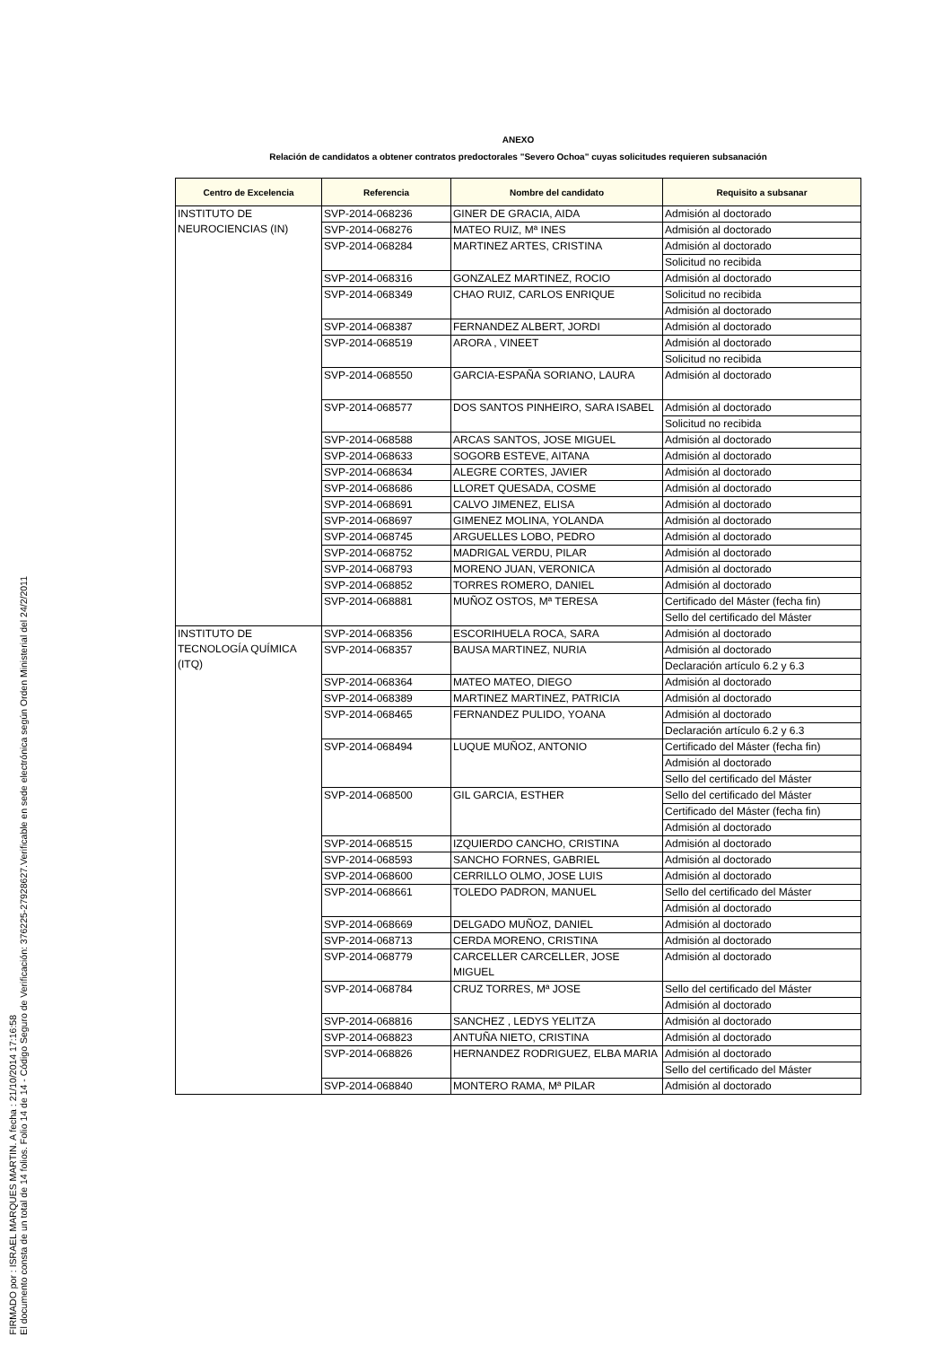FIRMADO por : ISRAEL MARQUES MARTIN. A fecha : 21/10/2014 17:16:58
El documento consta de un total de 14 folios. Folio 14 de 14 - Código Seguro de Verificación: 376225-27928627.Verificable en sede electrónica según Orden Ministerial del 24/2/2011
ANEXO
Relación de candidatos a obtener contratos predoctorales "Severo Ochoa" cuyas solicitudes requieren subsanación
| Centro de Excelencia | Referencia | Nombre del candidato | Requisito a subsanar |
| --- | --- | --- | --- |
| INSTITUTO DE NEUROCIENCIAS (IN) | SVP-2014-068236 | GINER DE GRACIA, AIDA | Admisión al doctorado |
| | SVP-2014-068276 | MATEO RUIZ, Mª INES | Admisión al doctorado |
| | SVP-2014-068284 | MARTINEZ ARTES, CRISTINA | Admisión al doctorado |
| | | | Solicitud no recibida |
| | SVP-2014-068316 | GONZALEZ MARTINEZ, ROCIO | Admisión al doctorado |
| | SVP-2014-068349 | CHAO RUIZ, CARLOS ENRIQUE | Solicitud no recibida |
| | | | Admisión al doctorado |
| | SVP-2014-068387 | FERNANDEZ ALBERT, JORDI | Admisión al doctorado |
| | SVP-2014-068519 | ARORA , VINEET | Admisión al doctorado |
| | | | Solicitud no recibida |
| | SVP-2014-068550 | GARCIA-ESPAÑA SORIANO, LAURA | Admisión al doctorado |
| | SVP-2014-068577 | DOS SANTOS PINHEIRO, SARA ISABEL | Admisión al doctorado |
| | | | Solicitud no recibida |
| | SVP-2014-068588 | ARCAS SANTOS, JOSE MIGUEL | Admisión al doctorado |
| | SVP-2014-068633 | SOGORB ESTEVE, AITANA | Admisión al doctorado |
| | SVP-2014-068634 | ALEGRE CORTES, JAVIER | Admisión al doctorado |
| | SVP-2014-068686 | LLORET QUESADA, COSME | Admisión al doctorado |
| | SVP-2014-068691 | CALVO JIMENEZ, ELISA | Admisión al doctorado |
| | SVP-2014-068697 | GIMENEZ MOLINA, YOLANDA | Admisión al doctorado |
| | SVP-2014-068745 | ARGUELLES LOBO, PEDRO | Admisión al doctorado |
| | SVP-2014-068752 | MADRIGAL VERDU, PILAR | Admisión al doctorado |
| | SVP-2014-068793 | MORENO JUAN, VERONICA | Admisión al doctorado |
| | SVP-2014-068852 | TORRES ROMERO, DANIEL | Admisión al doctorado |
| | SVP-2014-068881 | MUÑOZ OSTOS, Mª TERESA | Certificado del Máster (fecha fin) |
| | | | Sello del certificado del Máster |
| INSTITUTO DE TECNOLOGÍA QUÍMICA (ITQ) | SVP-2014-068356 | ESCORIHUELA ROCA, SARA | Admisión al doctorado |
| | SVP-2014-068357 | BAUSA MARTINEZ, NURIA | Admisión al doctorado |
| | | | Declaración artículo 6.2 y 6.3 |
| | SVP-2014-068364 | MATEO MATEO, DIEGO | Admisión al doctorado |
| | SVP-2014-068389 | MARTINEZ MARTINEZ, PATRICIA | Admisión al doctorado |
| | SVP-2014-068465 | FERNANDEZ PULIDO, YOANA | Admisión al doctorado |
| | | | Declaración artículo 6.2 y 6.3 |
| | SVP-2014-068494 | LUQUE MUÑOZ, ANTONIO | Certificado del Máster (fecha fin) |
| | | | Admisión al doctorado |
| | | | Sello del certificado del Máster |
| | SVP-2014-068500 | GIL GARCIA, ESTHER | Sello del certificado del Máster |
| | | | Certificado del Máster (fecha fin) |
| | | | Admisión al doctorado |
| | SVP-2014-068515 | IZQUIERDO CANCHO, CRISTINA | Admisión al doctorado |
| | SVP-2014-068593 | SANCHO FORNES, GABRIEL | Admisión al doctorado |
| | SVP-2014-068600 | CERRILLO OLMO, JOSE LUIS | Admisión al doctorado |
| | SVP-2014-068661 | TOLEDO PADRON, MANUEL | Sello del certificado del Máster |
| | | | Admisión al doctorado |
| | SVP-2014-068669 | DELGADO MUÑOZ, DANIEL | Admisión al doctorado |
| | SVP-2014-068713 | CERDA MORENO, CRISTINA | Admisión al doctorado |
| | SVP-2014-068779 | CARCELLER CARCELLER, JOSE MIGUEL | Admisión al doctorado |
| | SVP-2014-068784 | CRUZ TORRES, Mª JOSE | Sello del certificado del Máster |
| | | | Admisión al doctorado |
| | SVP-2014-068816 | SANCHEZ , LEDYS YELITZA | Admisión al doctorado |
| | SVP-2014-068823 | ANTUÑA NIETO, CRISTINA | Admisión al doctorado |
| | SVP-2014-068826 | HERNANDEZ RODRIGUEZ, ELBA MARIA | Admisión al doctorado |
| | | | Sello del certificado del Máster |
| | SVP-2014-068840 | MONTERO RAMA, Mª PILAR | Admisión al doctorado |